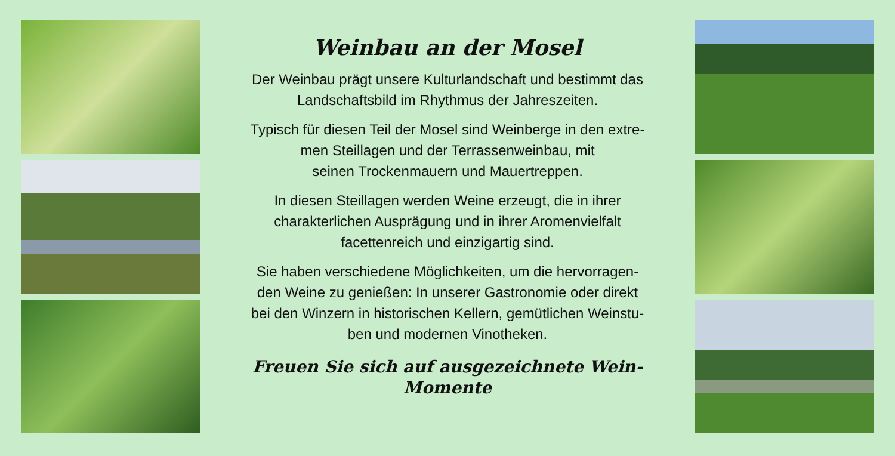Weinbau an der Mosel
Der Weinbau prägt unsere Kulturlandschaft und bestimmt das Landschaftsbild im Rhythmus der Jahreszeiten.
Typisch für diesen Teil der Mosel sind Weinberge in den extre-
men Steillagen und der Terrassenweinbau, mit
seinen Trockenmauern und Mauertreppen.
In diesen Steillagen werden Weine erzeugt, die in ihrer
charakterlichen Ausprägung und in ihrer Aromenvielfalt
facettenreich und einzigartig sind.
Sie haben verschiedene Möglichkeiten, um die hervorragen-
den Weine zu genießen: In unserer Gastronomie oder direkt
bei den Winzern in historischen Kellern, gemütlichen Weinstu-
ben und modernen Vinotheken.
Freuen Sie sich auf ausgezeichnete Wein-Momente